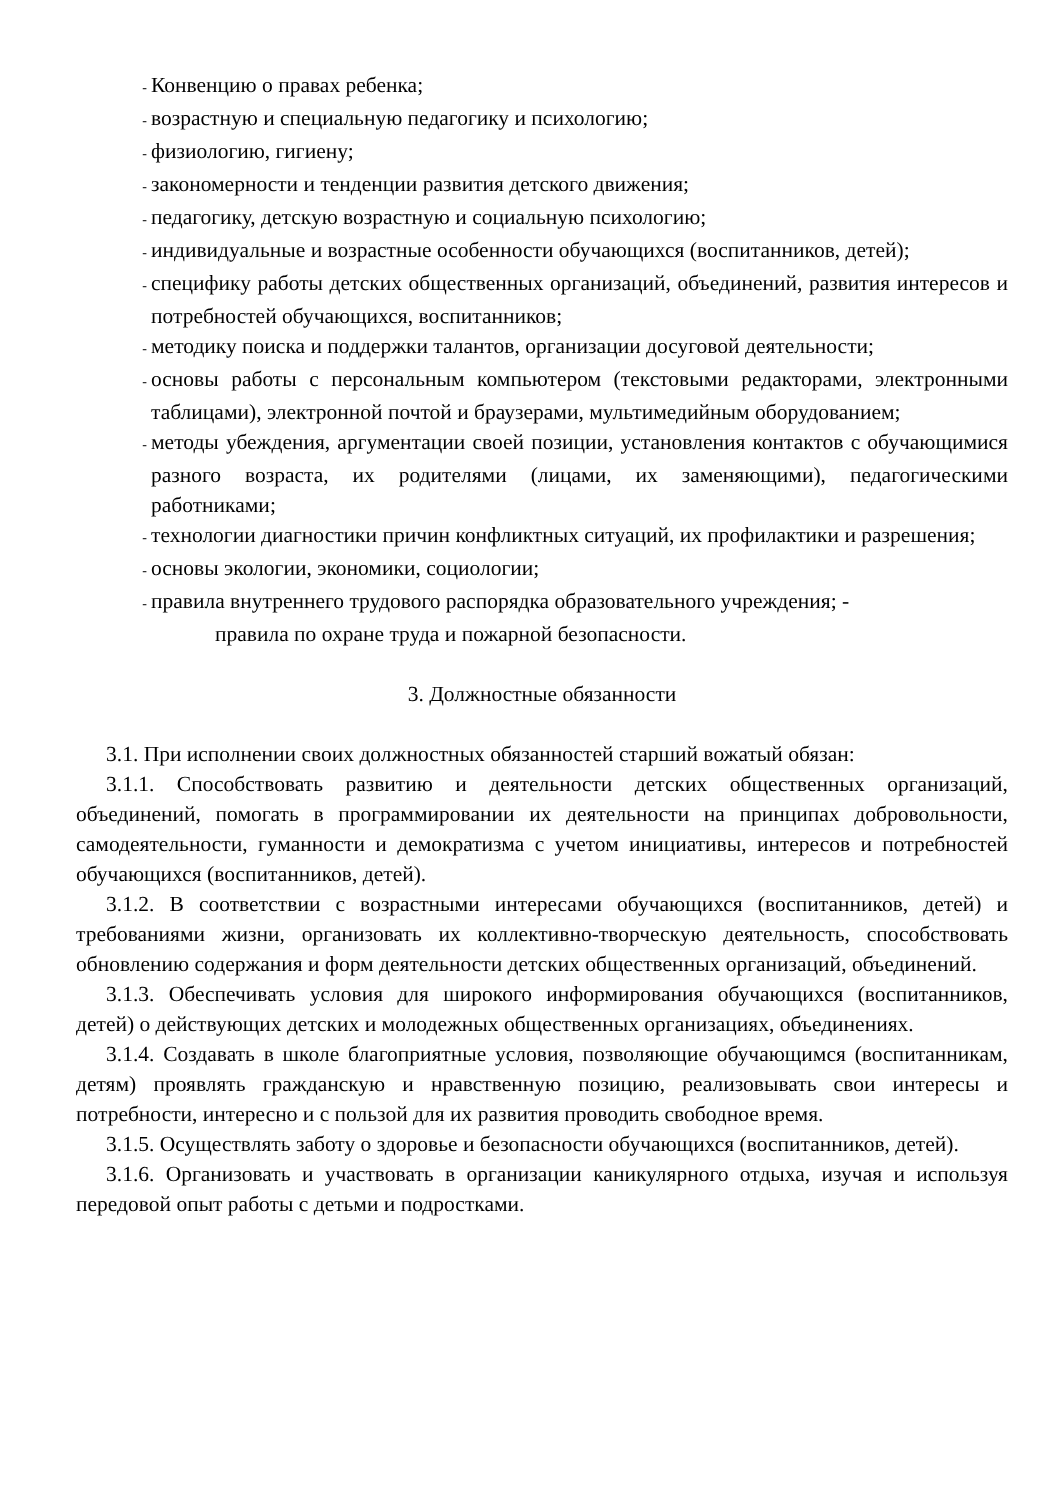- Конвенцию о правах ребенка;
- возрастную и специальную педагогику и психологию;
- физиологию, гигиену;
- закономерности и тенденции развития детского движения;
- педагогику, детскую возрастную и социальную психологию;
- индивидуальные и возрастные особенности обучающихся (воспитанников, детей);
- специфику работы детских общественных организаций, объединений, развития интересов и потребностей обучающихся, воспитанников;
- методику поиска и поддержки талантов, организации досуговой деятельности;
- основы работы с персональным компьютером (текстовыми редакторами, электронными таблицами), электронной почтой и браузерами, мультимедийным оборудованием;
- методы убеждения, аргументации своей позиции, установления контактов с обучающимися разного возраста, их родителями (лицами, их заменяющими), педагогическими работниками;
- технологии диагностики причин конфликтных ситуаций, их профилактики и разрешения;
- основы экологии, экономики, социологии;
- правила внутреннего трудового распорядка образовательного учреждения; -
правила по охране труда и пожарной безопасности.
3. Должностные обязанности
3.1. При исполнении своих должностных обязанностей старший вожатый обязан:
3.1.1. Способствовать развитию и деятельности детских общественных организаций, объединений, помогать в программировании их деятельности на принципах добровольности, самодеятельности, гуманности и демократизма с учетом инициативы, интересов и потребностей обучающихся (воспитанников, детей).
3.1.2. В соответствии с возрастными интересами обучающихся (воспитанников, детей) и требованиями жизни, организовать их коллективно-творческую деятельность, способствовать обновлению содержания и форм деятельности детских общественных организаций, объединений.
3.1.3. Обеспечивать условия для широкого информирования обучающихся (воспитанников, детей) о действующих детских и молодежных общественных организациях, объединениях.
3.1.4. Создавать в школе благоприятные условия, позволяющие обучающимся (воспитанникам, детям) проявлять гражданскую и нравственную позицию, реализовывать свои интересы и потребности, интересно и с пользой для их развития проводить свободное время.
3.1.5. Осуществлять заботу о здоровье и безопасности обучающихся (воспитанников, детей).
3.1.6. Организовать и участвовать в организации каникулярного отдыха, изучая и используя передовой опыт работы с детьми и подростками.